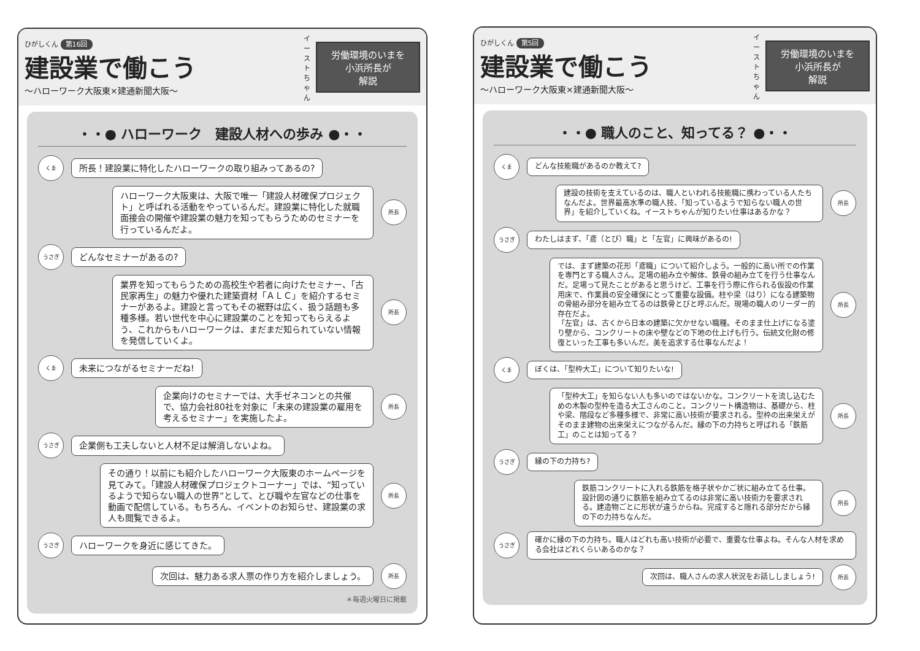ひがしくん 第16回
建設業で働こう
〜ハローワーク大阪東×建通新聞大阪〜
イーストちゃん
労働環境のいまを
小浜所長が
解説
・・● ハローワーク　建設人材への歩み ●・・
くま
所長！建設業に特化したハローワークの取り組みってあるの?
ハローワーク大阪東は、大阪で唯一「建設人材確保プロジェクト」と呼ばれる活動をやっているんだ。建設業に特化した就職面接会の開催や建設業の魅力を知ってもらうためのセミナーを行っているんだよ。
所長
うさぎ
どんなセミナーがあるの?
業界を知ってもらうための高校生や若者に向けたセミナー、「古民家再生」の魅力や優れた建築資材「ＡＬＣ」を紹介するセミナーがあるよ。建設と言ってもその裾野は広く、扱う話題も多種多様。若い世代を中心に建設業のことを知ってもらえるよう、これからもハローワークは、まだまだ知られていない情報を発信していくよ。
所長
くま
未来につながるセミナーだね!
企業向けのセミナーでは、大手ゼネコンとの共催で、協力会社80社を対象に「未来の建設業の雇用を考えるセミナー」を実施したよ。
所長
うさぎ
企業側も工夫しないと人材不足は解消しないよね。
その通り！以前にも紹介したハローワーク大阪東のホームページを見てみて。「建設人材確保プロジェクトコーナー」では、“知っているようで知らない職人の世界”として、とび職や左官などの仕事を動画で配信している。もちろん、イベントのお知らせ、建設業の求人も閲覧できるよ。
所長
うさぎ
ハローワークを身近に感じてきた。
次回は、魅力ある求人票の作り方を紹介しましょう。
所長
＊毎週火曜日に掲載
ひがしくん 第5回
建設業で働こう
〜ハローワーク大阪東×建通新聞大阪〜
イーストちゃん
労働環境のいまを
小浜所長が
解説
・・● 職人のこと、知ってる？ ●・・
くま
どんな技能職があるのか教えて?
建設の技術を支えているのは、職人といわれる技能職に携わっている人たちなんだよ。世界最高水準の職人技、「知っているようで知らない職人の世界」を紹介していくね。イーストちゃんが知りたい仕事はあるかな？
所長
うさぎ
わたしはまず、「鳶（とび）職」と「左官」に興味があるの!
では、まず建築の花形「鳶職」について紹介しよう。一般的に高い所での作業を専門とする職人さん。足場の組み立や解体、鉄骨の組み立てを行う仕事なんだ。足場って見たことがあると思うけど、工事を行う際に作られる仮設の作業用床で、作業員の安全確保にとって重要な設備。柱や梁（はり）になる建築物の骨組み部分を組み立てるのは鉄骨とびと呼ぶんだ。現場の職人のリーダー的存在だよ。
「左官」は、古くから日本の建築に欠かせない職種。そのまま仕上げになる塗り壁から、コンクリートの床や壁などの下地の仕上げも行う。伝統文化財の修復といった工事も多いんだ。美を追求する仕事なんだよ！
所長
くま
ぼくは、「型枠大工」について知りたいな!
「型枠大工」を知らない人も多いのではないかな。コンクリートを流し込むための木製の型枠を造る大工さんのこと。コンクリート構造物は、基礎から、柱や梁、階段など多種多様で、非常に高い技術が要求される。型枠の出来栄えがそのまま建物の出来栄えにつながるんだ。縁の下の力持ちと呼ばれる「鉄筋工」のことは知ってる？
所長
うさぎ
縁の下の力持ち?
鉄筋コンクリートに入れる鉄筋を格子状やかご状に組み立てる仕事。設計図の通りに鉄筋を組み立てるのは非常に高い技術力を要求される。建造物ごとに形状が違うからね。完成すると隠れる部分だから縁の下の力持ちなんだ。
所長
うさぎ
確かに縁の下の力持ち。職人はどれも高い技術が必要で、重要な仕事よね。そんな人材を求める会社はどれくらいあるのかな？
次回は、職人さんの求人状況をお話ししましょう!
所長